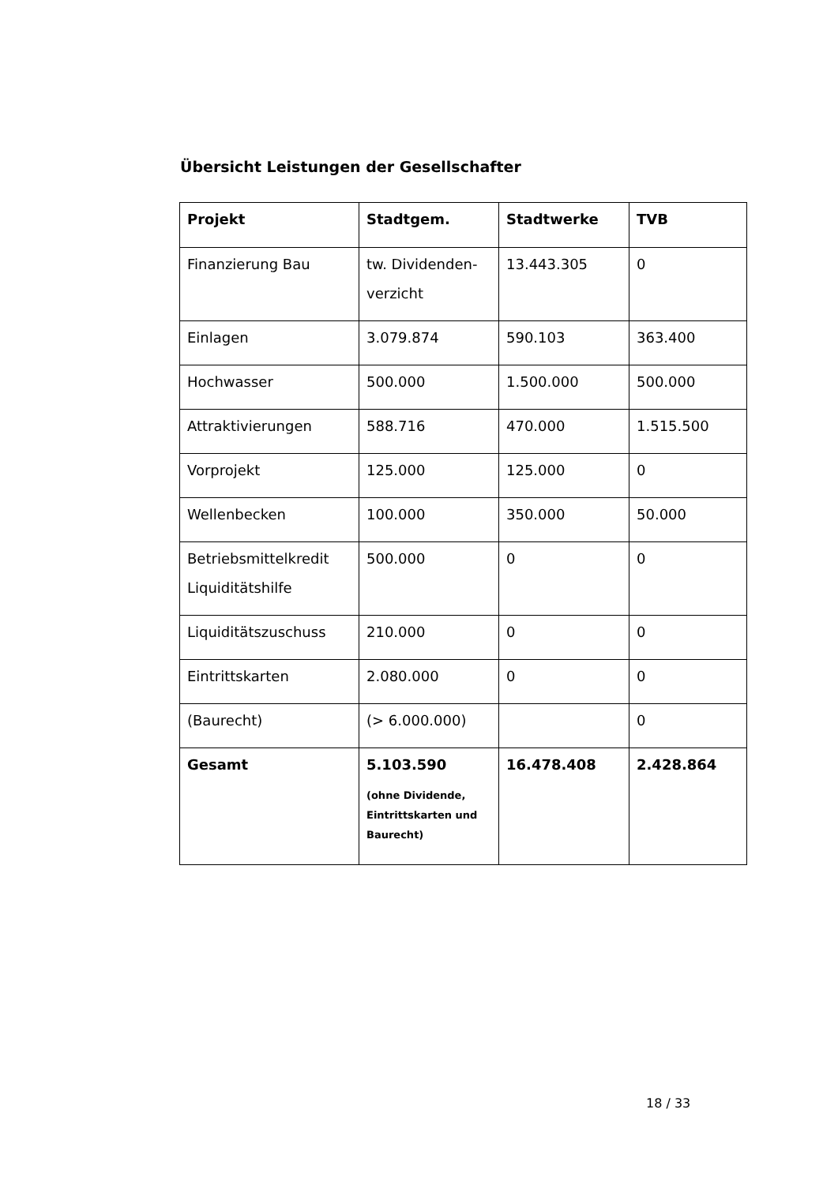Übersicht Leistungen der Gesellschafter
| Projekt | Stadtgem. | Stadtwerke | TVB |
| --- | --- | --- | --- |
| Finanzierung Bau | tw. Dividenden-verzicht | 13.443.305 | 0 |
| Einlagen | 3.079.874 | 590.103 | 363.400 |
| Hochwasser | 500.000 | 1.500.000 | 500.000 |
| Attraktivierungen | 588.716 | 470.000 | 1.515.500 |
| Vorprojekt | 125.000 | 125.000 | 0 |
| Wellenbecken | 100.000 | 350.000 | 50.000 |
| Betriebsmittelkredit Liquiditätshilfe | 500.000 | 0 | 0 |
| Liquiditätszuschuss | 210.000 | 0 | 0 |
| Eintrittskarten | 2.080.000 | 0 | 0 |
| (Baurecht) | (> 6.000.000) | | 0 |
| Gesamt | 5.103.590 (ohne Dividende, Eintrittskarten und Baurecht) | 16.478.408 | 2.428.864 |
18 / 33